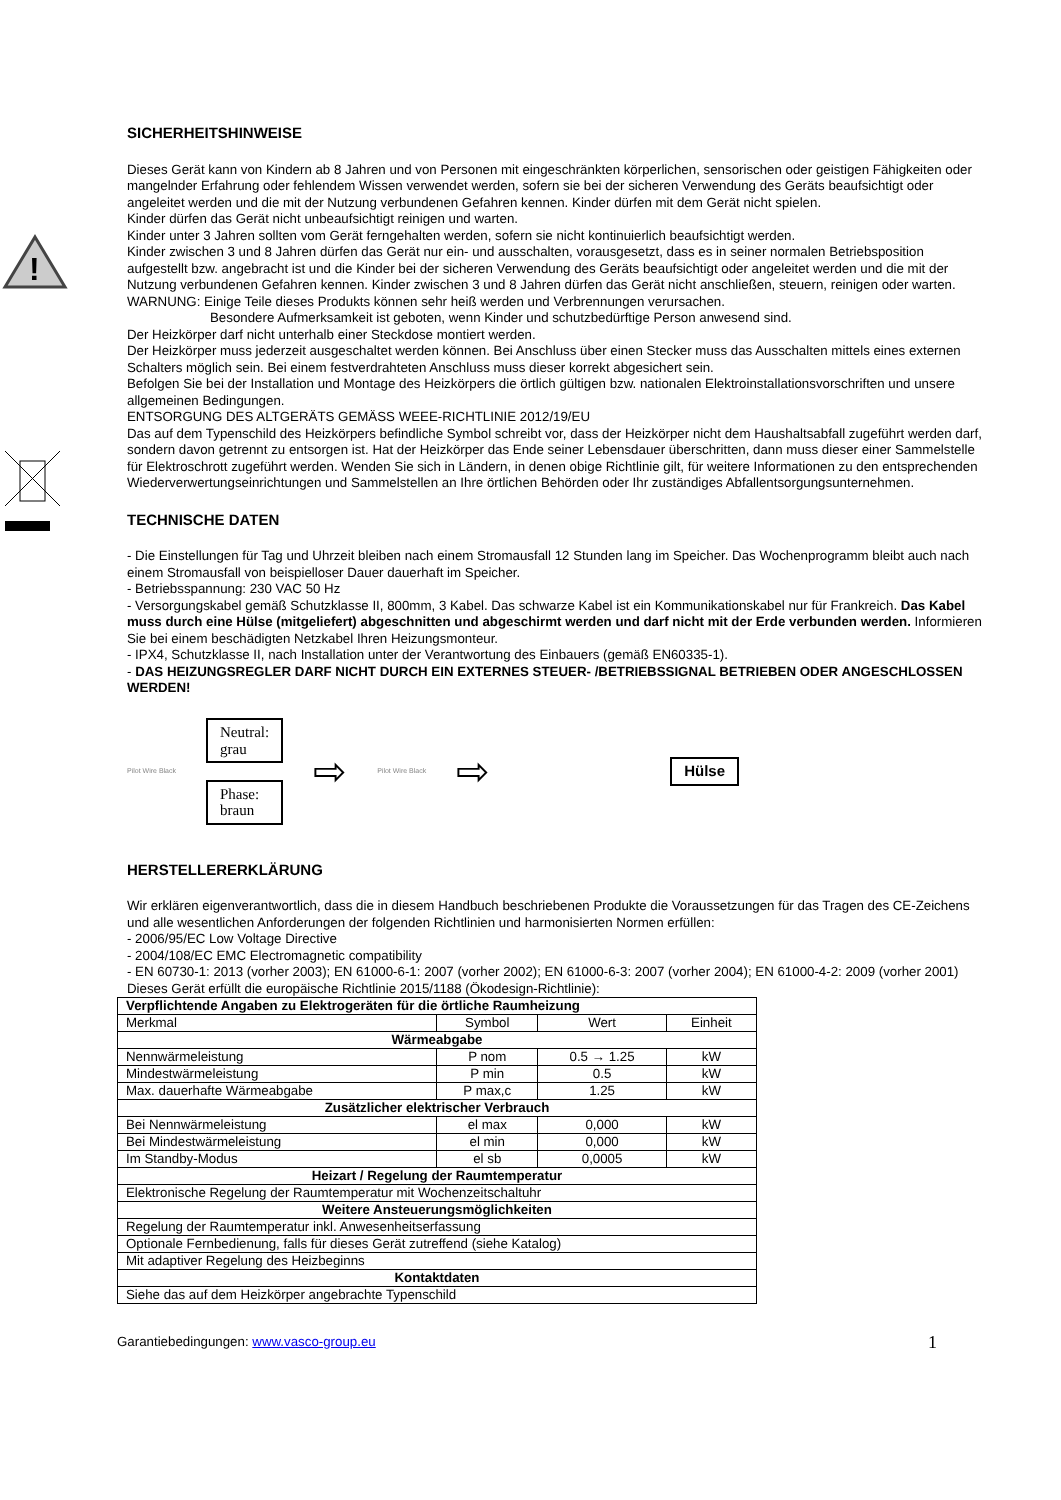SICHERHEITSHINWEISE
!
Dieses Gerät kann von Kindern ab 8 Jahren und von Personen mit eingeschränkten körperlichen, sensorischen oder geistigen Fähigkeiten oder mangelnder Erfahrung oder fehlendem Wissen verwendet werden, sofern sie bei der sicheren Verwendung des Geräts beaufsichtigt oder angeleitet werden und die mit der Nutzung verbundenen Gefahren kennen. Kinder dürfen mit dem Gerät nicht spielen.
Kinder dürfen das Gerät nicht unbeaufsichtigt reinigen und warten.
Kinder unter 3 Jahren sollten vom Gerät ferngehalten werden, sofern sie nicht kontinuierlich beaufsichtigt werden.
Kinder zwischen 3 und 8 Jahren dürfen das Gerät nur ein- und ausschalten, vorausgesetzt, dass es in seiner normalen Betriebsposition aufgestellt bzw. angebracht ist und die Kinder bei der sicheren Verwendung des Geräts beaufsichtigt oder angeleitet werden und die mit der Nutzung verbundenen Gefahren kennen. Kinder zwischen 3 und 8 Jahren dürfen das Gerät nicht anschließen, steuern, reinigen oder warten.
WARNUNG: Einige Teile dieses Produkts können sehr heiß werden und Verbrennungen verursachen.
Besondere Aufmerksamkeit ist geboten, wenn Kinder und schutzbedürftige Person anwesend sind.
Der Heizkörper darf nicht unterhalb einer Steckdose montiert werden.
Der Heizkörper muss jederzeit ausgeschaltet werden können. Bei Anschluss über einen Stecker muss das Ausschalten mittels eines externen Schalters möglich sein. Bei einem festverdrahteten Anschluss muss dieser korrekt abgesichert sein.
Befolgen Sie bei der Installation und Montage des Heizkörpers die örtlich gültigen bzw. nationalen Elektroinstallationsvorschriften und unsere allgemeinen Bedingungen.
ENTSORGUNG DES ALTGERÄTS GEMÄSS WEEE-RICHTLINIE 2012/19/EU
Das auf dem Typenschild des Heizkörpers befindliche Symbol schreibt vor, dass der Heizkörper nicht dem Haushaltsabfall zugeführt werden darf, sondern davon getrennt zu entsorgen ist. Hat der Heizkörper das Ende seiner Lebensdauer überschritten, dann muss dieser einer Sammelstelle für Elektroschrott zugeführt werden. Wenden Sie sich in Ländern, in denen obige Richtlinie gilt, für weitere Informationen zu den entsprechenden Wiederverwertungseinrichtungen und Sammelstellen an Ihre örtlichen Behörden oder Ihr zuständiges Abfallentsorgungsunternehmen.
TECHNISCHE DATEN
- Die Einstellungen für Tag und Uhrzeit bleiben nach einem Stromausfall 12 Stunden lang im Speicher. Das Wochenprogramm bleibt auch nach einem Stromausfall von beispielloser Dauer dauerhaft im Speicher.
- Betriebsspannung: 230 VAC 50 Hz
- Versorgungskabel gemäß Schutzklasse II, 800mm, 3 Kabel. Das schwarze Kabel ist ein Kommunikationskabel nur für Frankreich. Das Kabel muss durch eine Hülse (mitgeliefert) abgeschnitten und abgeschirmt werden und darf nicht mit der Erde verbunden werden. Informieren Sie bei einem beschädigten Netzkabel Ihren Heizungsmonteur.
- IPX4, Schutzklasse II, nach Installation unter der Verantwortung des Einbauers (gemäß EN60335-1).
- DAS HEIZUNGSREGLER DARF NICHT DURCH EIN EXTERNES STEUER- /BETRIEBSSIGNAL BETRIEBEN ODER ANGESCHLOSSEN WERDEN!
Pilot Wire Black
Neutral:
grau
Phase:
braun
⇨ Pilot Wire Black ⇨
Hülse
HERSTELLERERKLÄRUNG
Wir erklären eigenverantwortlich, dass die in diesem Handbuch beschriebenen Produkte die Voraussetzungen für das Tragen des CE-Zeichens und alle wesentlichen Anforderungen der folgenden Richtlinien und harmonisierten Normen erfüllen:
- 2006/95/EC Low Voltage Directive
- 2004/108/EC EMC Electromagnetic compatibility
- EN 60730-1: 2013 (vorher 2003); EN 61000-6-1: 2007 (vorher 2002); EN 61000-6-3: 2007 (vorher 2004); EN 61000-4-2: 2009 (vorher 2001)
Dieses Gerät erfüllt die europäische Richtlinie 2015/1188 (Ökodesign-Richtlinie):
| Verpflichtende Angaben zu Elektrogeräten für die örtliche Raumheizung | | | |
| Merkmal | Symbol | Wert | Einheit |
| Wärmeabgabe | | | |
| Nennwärmeleistung | P nom | 0.5 → 1.25 | kW |
| Mindestwärmeleistung | P min | 0.5 | kW |
| Max. dauerhafte Wärmeabgabe | P max,c | 1.25 | kW |
| Zusätzlicher elektrischer Verbrauch | | | |
| Bei Nennwärmeleistung | el max | 0,000 | kW |
| Bei Mindestwärmeleistung | el min | 0,000 | kW |
| Im Standby-Modus | el sb | 0,0005 | kW |
| Heizart / Regelung der Raumtemperatur | | | |
| Elektronische Regelung der Raumtemperatur mit Wochenzeitschaltuhr | | | |
| Weitere Ansteuerungsmöglichkeiten | | | |
| Regelung der Raumtemperatur inkl. Anwesenheitserfassung | | | |
| Optionale Fernbedienung, falls für dieses Gerät zutreffend (siehe Katalog) | | | |
| Mit adaptiver Regelung des Heizbeginns | | | |
| Kontaktdaten | | | |
| Siehe das auf dem Heizkörper angebrachte Typenschild | | | |
Garantiebedingungen: www.vasco-group.eu 1